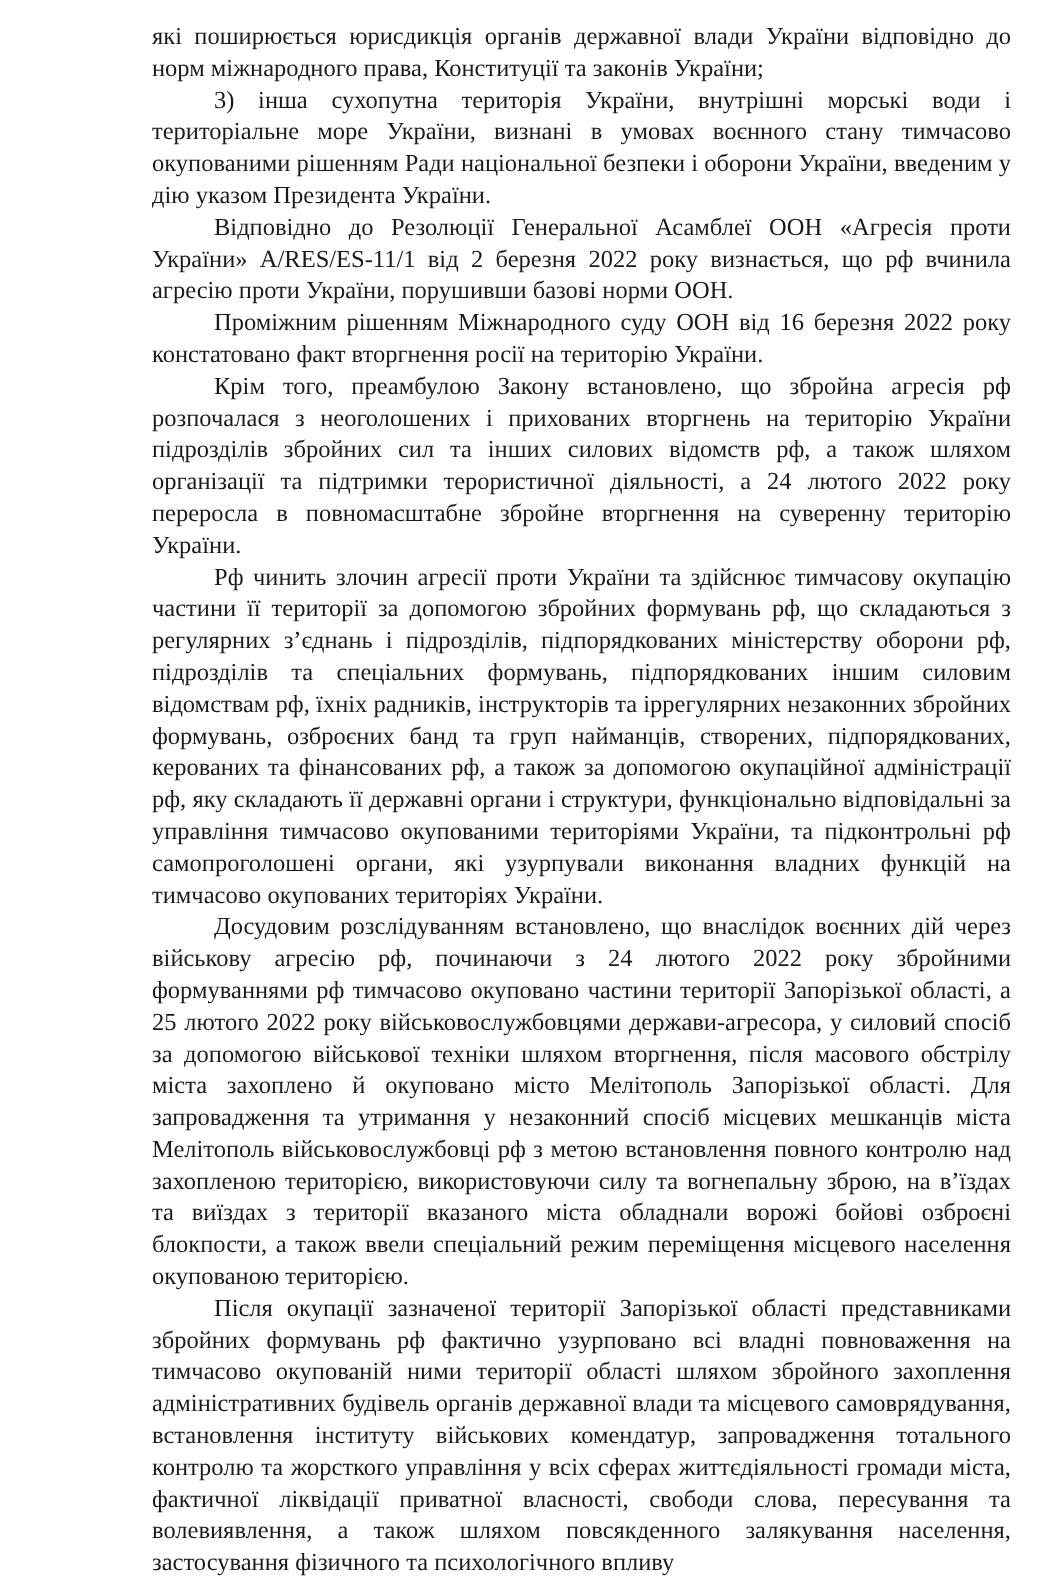які поширюється юрисдикція органів державної влади України відповідно до норм міжнародного права, Конституції та законів України;
3) інша сухопутна територія України, внутрішні морські води і територіальне море України, визнані в умовах воєнного стану тимчасово окупованими рішенням Ради національної безпеки і оборони України, введеним у дію указом Президента України.
Відповідно до Резолюції Генеральної Асамблеї ООН «Агресія проти України» A/RES/ES-11/1 від 2 березня 2022 року визнається, що рф вчинила агресію проти України, порушивши базові норми ООН.
Проміжним рішенням Міжнародного суду ООН від 16 березня 2022 року констатовано факт вторгнення росії на територію України.
Крім того, преамбулою Закону встановлено, що збройна агресія рф розпочалася з неоголошених і прихованих вторгнень на територію України підрозділів збройних сил та інших силових відомств рф, а також шляхом організації та підтримки терористичної діяльності, а 24 лютого 2022 року переросла в повномасштабне збройне вторгнення на суверенну територію України.
Рф чинить злочин агресії проти України та здійснює тимчасову окупацію частини її території за допомогою збройних формувань рф, що складаються з регулярних з’єднань і підрозділів, підпорядкованих міністерству оборони рф, підрозділів та спеціальних формувань, підпорядкованих іншим силовим відомствам рф, їхніх радників, інструкторів та іррегулярних незаконних збройних формувань, озброєних банд та груп найманців, створених, підпорядкованих, керованих та фінансованих рф, а також за допомогою окупаційної адміністрації рф, яку складають її державні органи і структури, функціонально відповідальні за управління тимчасово окупованими територіями України, та підконтрольні рф самопроголошені органи, які узурпували виконання владних функцій на тимчасово окупованих територіях України.
Досудовим розслідуванням встановлено, що внаслідок воєнних дій через військову агресію рф, починаючи з 24 лютого 2022 року збройними формуваннями рф тимчасово окуповано частини території Запорізької області, а 25 лютого 2022 року військовослужбовцями держави-агресора, у силовий спосіб за допомогою військової техніки шляхом вторгнення, після масового обстрілу міста захоплено й окуповано місто Мелітополь Запорізької області. Для запровадження та утримання у незаконний спосіб місцевих мешканців міста Мелітополь військовослужбовці рф з метою встановлення повного контролю над захопленою територією, використовуючи силу та вогнепальну зброю, на в’їздах та виїздах з території вказаного міста обладнали ворожі бойові озброєні блокпости, а також ввели спеціальний режим переміщення місцевого населення окупованою територією.
Після окупації зазначеної території Запорізької області представниками збройних формувань рф фактично узурповано всі владні повноваження на тимчасово окупованій ними території області шляхом збройного захоплення адміністративних будівель органів державної влади та місцевого самоврядування, встановлення інституту військових комендатур, запровадження тотального контролю та жорсткого управління у всіх сферах життєдіяльності громади міста, фактичної ліквідації приватної власності, свободи слова, пересування та волевиявлення, а також шляхом повсякденного залякування населення, застосування фізичного та психологічного впливу